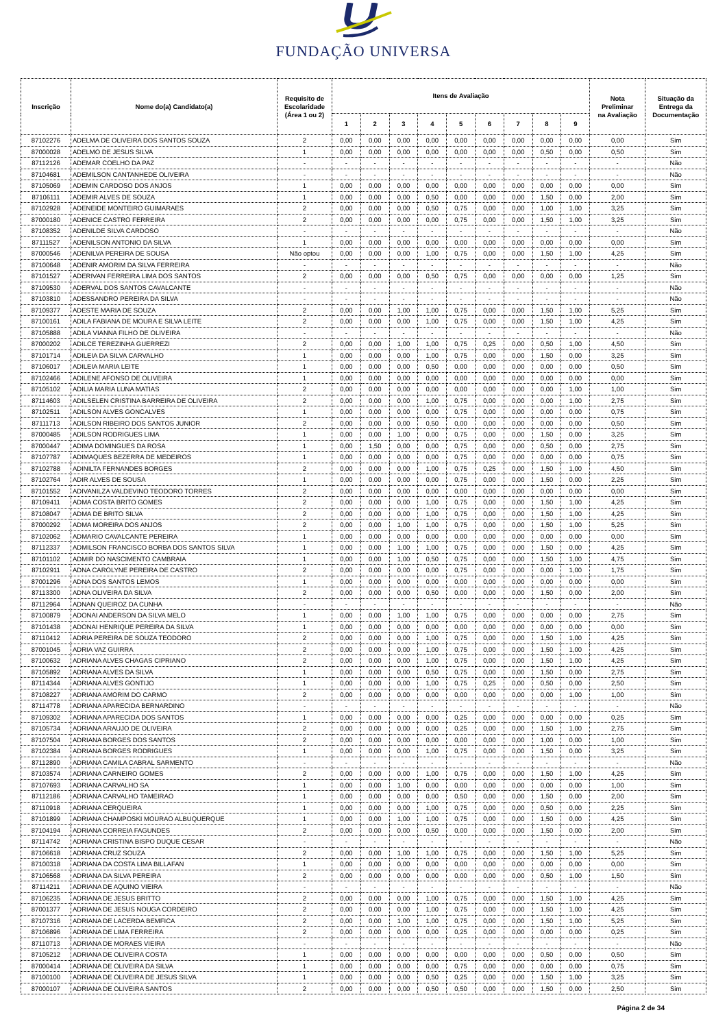FUNDAÇÃO UNIVERSA
| Inscrição | Nome do(a) Candidato(a) | Requisito de Escolaridade (Área 1 ou 2) | Itens de Avaliação | | | | | | | | | Nota Preliminar na Avaliação | Situação da Entrega da Documentação |
| --- | --- | --- | --- | --- | --- | --- | --- | --- | --- | --- | --- | --- | --- |
| | | | 1 | 2 | 3 | 4 | 5 | 6 | 7 | 8 | 9 | | |
| 87102276 | ADELMA DE OLIVEIRA DOS SANTOS SOUZA | 2 | 0,00 | 0,00 | 0,00 | 0,00 | 0,00 | 0,00 | 0,00 | 0,00 | 0,00 | 0,00 | Sim |
| 87000028 | ADELMO DE JESUS SILVA | 1 | 0,00 | 0,00 | 0,00 | 0,00 | 0,00 | 0,00 | 0,00 | 0,50 | 0,00 | 0,50 | Sim |
| 87112126 | ADEMAR COELHO DA PAZ | - | - | - | - | - | - | - | - | - | - | - | Não |
| 87104681 | ADEMILSON CANTANHEDE OLIVEIRA | - | - | - | - | - | - | - | - | - | - | - | Não |
| 87105069 | ADEMIN CARDOSO DOS ANJOS | 1 | 0,00 | 0,00 | 0,00 | 0,00 | 0,00 | 0,00 | 0,00 | 0,00 | 0,00 | 0,00 | Sim |
| 87106111 | ADEMIR ALVES DE SOUZA | 1 | 0,00 | 0,00 | 0,00 | 0,50 | 0,00 | 0,00 | 0,00 | 1,50 | 0,00 | 2,00 | Sim |
| 87102928 | ADENEIDE MONTEIRO GUIMARAES | 2 | 0,00 | 0,00 | 0,00 | 0,50 | 0,75 | 0,00 | 0,00 | 1,00 | 1,00 | 3,25 | Sim |
| 87000180 | ADENICE CASTRO FERREIRA | 2 | 0,00 | 0,00 | 0,00 | 0,00 | 0,75 | 0,00 | 0,00 | 1,50 | 1,00 | 3,25 | Sim |
| 87108352 | ADENILDE SILVA CARDOSO | - | - | - | - | - | - | - | - | - | - | - | Não |
| 87111527 | ADENILSON ANTONIO DA SILVA | 1 | 0,00 | 0,00 | 0,00 | 0,00 | 0,00 | 0,00 | 0,00 | 0,00 | 0,00 | 0,00 | Sim |
| 87000546 | ADENILVA PEREIRA DE SOUSA | Não optou | 0,00 | 0,00 | 0,00 | 1,00 | 0,75 | 0,00 | 0,00 | 1,50 | 1,00 | 4,25 | Sim |
| 87100648 | ADENIR AMORIM DA SILVA FERREIRA | - | - | - | - | - | - | - | - | - | - | - | Não |
| 87101527 | ADERIVAN FERREIRA LIMA DOS SANTOS | 2 | 0,00 | 0,00 | 0,00 | 0,50 | 0,75 | 0,00 | 0,00 | 0,00 | 0,00 | 1,25 | Sim |
| 87109530 | ADERVAL DOS SANTOS CAVALCANTE | - | - | - | - | - | - | - | - | - | - | - | Não |
| 87103810 | ADESSANDRO PEREIRA DA SILVA | - | - | - | - | - | - | - | - | - | - | - | Não |
| 87109377 | ADESTE MARIA DE SOUZA | 2 | 0,00 | 0,00 | 1,00 | 1,00 | 0,75 | 0,00 | 0,00 | 1,50 | 1,00 | 5,25 | Sim |
| 87100161 | ADILA FABIANA DE MOURA E SILVA LEITE | 2 | 0,00 | 0,00 | 0,00 | 1,00 | 0,75 | 0,00 | 0,00 | 1,50 | 1,00 | 4,25 | Sim |
| 87105888 | ADILA VIANNA FILHO DE OLIVEIRA | - | - | - | - | - | - | - | - | - | - | - | Não |
| 87000202 | ADILCE TEREZINHA GUERREZI | 2 | 0,00 | 0,00 | 1,00 | 1,00 | 0,75 | 0,25 | 0,00 | 0,50 | 1,00 | 4,50 | Sim |
| 87101714 | ADILEIA DA SILVA CARVALHO | 1 | 0,00 | 0,00 | 0,00 | 1,00 | 0,75 | 0,00 | 0,00 | 1,50 | 0,00 | 3,25 | Sim |
| 87106017 | ADILEIA MARIA LEITE | 1 | 0,00 | 0,00 | 0,00 | 0,50 | 0,00 | 0,00 | 0,00 | 0,00 | 0,00 | 0,50 | Sim |
| 87102466 | ADILENE AFONSO DE OLIVEIRA | 1 | 0,00 | 0,00 | 0,00 | 0,00 | 0,00 | 0,00 | 0,00 | 0,00 | 0,00 | 0,00 | Sim |
| 87105102 | ADILIA MARIA LUNA MATIAS | 2 | 0,00 | 0,00 | 0,00 | 0,00 | 0,00 | 0,00 | 0,00 | 0,00 | 1,00 | 1,00 | Sim |
| 87114603 | ADILSELEN CRISTINA BARREIRA DE OLIVEIRA | 2 | 0,00 | 0,00 | 0,00 | 1,00 | 0,75 | 0,00 | 0,00 | 0,00 | 1,00 | 2,75 | Sim |
| 87102511 | ADILSON ALVES GONCALVES | 1 | 0,00 | 0,00 | 0,00 | 0,00 | 0,75 | 0,00 | 0,00 | 0,00 | 0,00 | 0,75 | Sim |
| 87111713 | ADILSON RIBEIRO DOS SANTOS JUNIOR | 2 | 0,00 | 0,00 | 0,00 | 0,50 | 0,00 | 0,00 | 0,00 | 0,00 | 0,00 | 0,50 | Sim |
| 87000485 | ADILSON RODRIGUES LIMA | 1 | 0,00 | 0,00 | 1,00 | 0,00 | 0,75 | 0,00 | 0,00 | 1,50 | 0,00 | 3,25 | Sim |
| 87000447 | ADIMA DOMINGUES DA ROSA | 1 | 0,00 | 1,50 | 0,00 | 0,00 | 0,75 | 0,00 | 0,00 | 0,50 | 0,00 | 2,75 | Sim |
| 87107787 | ADIMAQUES BEZERRA DE MEDEIROS | 1 | 0,00 | 0,00 | 0,00 | 0,00 | 0,75 | 0,00 | 0,00 | 0,00 | 0,00 | 0,75 | Sim |
| 87102788 | ADINILTA FERNANDES BORGES | 2 | 0,00 | 0,00 | 0,00 | 1,00 | 0,75 | 0,25 | 0,00 | 1,50 | 1,00 | 4,50 | Sim |
| 87102764 | ADIR ALVES DE SOUSA | 1 | 0,00 | 0,00 | 0,00 | 0,00 | 0,75 | 0,00 | 0,00 | 1,50 | 0,00 | 2,25 | Sim |
| 87101552 | ADIVANILZA VALDEVINO TEODORO TORRES | 2 | 0,00 | 0,00 | 0,00 | 0,00 | 0,00 | 0,00 | 0,00 | 0,00 | 0,00 | 0,00 | Sim |
| 87109411 | ADMA COSTA BRITO GOMES | 2 | 0,00 | 0,00 | 0,00 | 1,00 | 0,75 | 0,00 | 0,00 | 1,50 | 1,00 | 4,25 | Sim |
| 87108047 | ADMA DE BRITO SILVA | 2 | 0,00 | 0,00 | 0,00 | 1,00 | 0,75 | 0,00 | 0,00 | 1,50 | 1,00 | 4,25 | Sim |
| 87000292 | ADMA MOREIRA DOS ANJOS | 2 | 0,00 | 0,00 | 1,00 | 1,00 | 0,75 | 0,00 | 0,00 | 1,50 | 1,00 | 5,25 | Sim |
| 87102062 | ADMARIO CAVALCANTE PEREIRA | 1 | 0,00 | 0,00 | 0,00 | 0,00 | 0,00 | 0,00 | 0,00 | 0,00 | 0,00 | 0,00 | Sim |
| 87112337 | ADMILSON FRANCISCO BORBA DOS SANTOS SILVA | 1 | 0,00 | 0,00 | 1,00 | 1,00 | 0,75 | 0,00 | 0,00 | 1,50 | 0,00 | 4,25 | Sim |
| 87101102 | ADMIR DO NASCIMENTO CAMBRAIA | 1 | 0,00 | 0,00 | 1,00 | 0,50 | 0,75 | 0,00 | 0,00 | 1,50 | 1,00 | 4,75 | Sim |
| 87102911 | ADNA CAROLYNE PEREIRA DE CASTRO | 2 | 0,00 | 0,00 | 0,00 | 0,00 | 0,75 | 0,00 | 0,00 | 0,00 | 1,00 | 1,75 | Sim |
| 87001296 | ADNA DOS SANTOS LEMOS | 1 | 0,00 | 0,00 | 0,00 | 0,00 | 0,00 | 0,00 | 0,00 | 0,00 | 0,00 | 0,00 | Sim |
| 87113300 | ADNA OLIVEIRA DA SILVA | 2 | 0,00 | 0,00 | 0,00 | 0,50 | 0,00 | 0,00 | 0,00 | 1,50 | 0,00 | 2,00 | Sim |
| 87112964 | ADNAN QUEIROZ DA CUNHA | - | - | - | - | - | - | - | - | - | - | - | Não |
| 87100879 | ADONAI ANDERSON DA SILVA MELO | 1 | 0,00 | 0,00 | 1,00 | 1,00 | 0,75 | 0,00 | 0,00 | 0,00 | 0,00 | 2,75 | Sim |
| 87101438 | ADONAI HENRIQUE PEREIRA DA SILVA | 1 | 0,00 | 0,00 | 0,00 | 0,00 | 0,00 | 0,00 | 0,00 | 0,00 | 0,00 | 0,00 | Sim |
| 87110412 | ADRIA PEREIRA DE SOUZA TEODORO | 2 | 0,00 | 0,00 | 0,00 | 1,00 | 0,75 | 0,00 | 0,00 | 1,50 | 1,00 | 4,25 | Sim |
| 87001045 | ADRIA VAZ GUIRRA | 2 | 0,00 | 0,00 | 0,00 | 1,00 | 0,75 | 0,00 | 0,00 | 1,50 | 1,00 | 4,25 | Sim |
| 87100632 | ADRIANA ALVES CHAGAS CIPRIANO | 2 | 0,00 | 0,00 | 0,00 | 1,00 | 0,75 | 0,00 | 0,00 | 1,50 | 1,00 | 4,25 | Sim |
| 87105892 | ADRIANA ALVES DA SILVA | 1 | 0,00 | 0,00 | 0,00 | 0,50 | 0,75 | 0,00 | 0,00 | 1,50 | 0,00 | 2,75 | Sim |
| 87114344 | ADRIANA ALVES GONTIJO | 1 | 0,00 | 0,00 | 0,00 | 1,00 | 0,75 | 0,25 | 0,00 | 0,50 | 0,00 | 2,50 | Sim |
| 87108227 | ADRIANA AMORIM DO CARMO | 2 | 0,00 | 0,00 | 0,00 | 0,00 | 0,00 | 0,00 | 0,00 | 0,00 | 1,00 | 1,00 | Sim |
| 87114778 | ADRIANA APARECIDA BERNARDINO | - | - | - | - | - | - | - | - | - | - | - | Não |
| 87109302 | ADRIANA APARECIDA DOS SANTOS | 1 | 0,00 | 0,00 | 0,00 | 0,00 | 0,25 | 0,00 | 0,00 | 0,00 | 0,00 | 0,25 | Sim |
| 87105734 | ADRIANA ARAUJO DE OLIVEIRA | 2 | 0,00 | 0,00 | 0,00 | 0,00 | 0,25 | 0,00 | 0,00 | 1,50 | 1,00 | 2,75 | Sim |
| 87107504 | ADRIANA BORGES DOS SANTOS | 2 | 0,00 | 0,00 | 0,00 | 0,00 | 0,00 | 0,00 | 0,00 | 1,00 | 0,00 | 1,00 | Sim |
| 87102384 | ADRIANA BORGES RODRIGUES | 1 | 0,00 | 0,00 | 0,00 | 1,00 | 0,75 | 0,00 | 0,00 | 1,50 | 0,00 | 3,25 | Sim |
| 87112890 | ADRIANA CAMILA CABRAL SARMENTO | - | - | - | - | - | - | - | - | - | - | - | Não |
| 87103574 | ADRIANA CARNEIRO GOMES | 2 | 0,00 | 0,00 | 0,00 | 1,00 | 0,75 | 0,00 | 0,00 | 1,50 | 1,00 | 4,25 | Sim |
| 87107693 | ADRIANA CARVALHO SA | 1 | 0,00 | 0,00 | 1,00 | 0,00 | 0,00 | 0,00 | 0,00 | 0,00 | 0,00 | 1,00 | Sim |
| 87112186 | ADRIANA CARVALHO TAMEIRAO | 1 | 0,00 | 0,00 | 0,00 | 0,00 | 0,50 | 0,00 | 0,00 | 1,50 | 0,00 | 2,00 | Sim |
| 87110918 | ADRIANA CERQUEIRA | 1 | 0,00 | 0,00 | 0,00 | 1,00 | 0,75 | 0,00 | 0,00 | 0,50 | 0,00 | 2,25 | Sim |
| 87101899 | ADRIANA CHAMPOSKI MOURAO ALBUQUERQUE | 1 | 0,00 | 0,00 | 1,00 | 1,00 | 0,75 | 0,00 | 0,00 | 1,50 | 0,00 | 4,25 | Sim |
| 87104194 | ADRIANA CORREIA FAGUNDES | 2 | 0,00 | 0,00 | 0,00 | 0,50 | 0,00 | 0,00 | 0,00 | 1,50 | 0,00 | 2,00 | Sim |
| 87114742 | ADRIANA CRISTINA BISPO DUQUE CESAR | - | - | - | - | - | - | - | - | - | - | - | Não |
| 87106618 | ADRIANA CRUZ SOUZA | 2 | 0,00 | 0,00 | 1,00 | 1,00 | 0,75 | 0,00 | 0,00 | 1,50 | 1,00 | 5,25 | Sim |
| 87100318 | ADRIANA DA COSTA LIMA BILLAFAN | 1 | 0,00 | 0,00 | 0,00 | 0,00 | 0,00 | 0,00 | 0,00 | 0,00 | 0,00 | 0,00 | Sim |
| 87106568 | ADRIANA DA SILVA PEREIRA | 2 | 0,00 | 0,00 | 0,00 | 0,00 | 0,00 | 0,00 | 0,00 | 0,50 | 1,00 | 1,50 | Sim |
| 87114211 | ADRIANA DE AQUINO VIEIRA | - | - | - | - | - | - | - | - | - | - | - | Não |
| 87106235 | ADRIANA DE JESUS BRITTO | 2 | 0,00 | 0,00 | 0,00 | 1,00 | 0,75 | 0,00 | 0,00 | 1,50 | 1,00 | 4,25 | Sim |
| 87001377 | ADRIANA DE JESUS NOUGA CORDEIRO | 2 | 0,00 | 0,00 | 0,00 | 1,00 | 0,75 | 0,00 | 0,00 | 1,50 | 1,00 | 4,25 | Sim |
| 87107316 | ADRIANA DE LACERDA BEMFICA | 2 | 0,00 | 0,00 | 1,00 | 1,00 | 0,75 | 0,00 | 0,00 | 1,50 | 1,00 | 5,25 | Sim |
| 87106896 | ADRIANA DE LIMA FERREIRA | 2 | 0,00 | 0,00 | 0,00 | 0,00 | 0,25 | 0,00 | 0,00 | 0,00 | 0,00 | 0,25 | Sim |
| 87110713 | ADRIANA DE MORAES VIEIRA | - | - | - | - | - | - | - | - | - | - | - | Não |
| 87105212 | ADRIANA DE OLIVEIRA COSTA | 1 | 0,00 | 0,00 | 0,00 | 0,00 | 0,00 | 0,00 | 0,00 | 0,50 | 0,00 | 0,50 | Sim |
| 87000414 | ADRIANA DE OLIVEIRA DA SILVA | 1 | 0,00 | 0,00 | 0,00 | 0,00 | 0,75 | 0,00 | 0,00 | 0,00 | 0,00 | 0,75 | Sim |
| 87100100 | ADRIANA DE OLIVEIRA DE JESUS SILVA | 1 | 0,00 | 0,00 | 0,00 | 0,50 | 0,25 | 0,00 | 0,00 | 1,50 | 1,00 | 3,25 | Sim |
| 87000107 | ADRIANA DE OLIVEIRA SANTOS | 2 | 0,00 | 0,00 | 0,00 | 0,50 | 0,50 | 0,00 | 0,00 | 1,50 | 0,00 | 2,50 | Sim |
Página 2 de 34